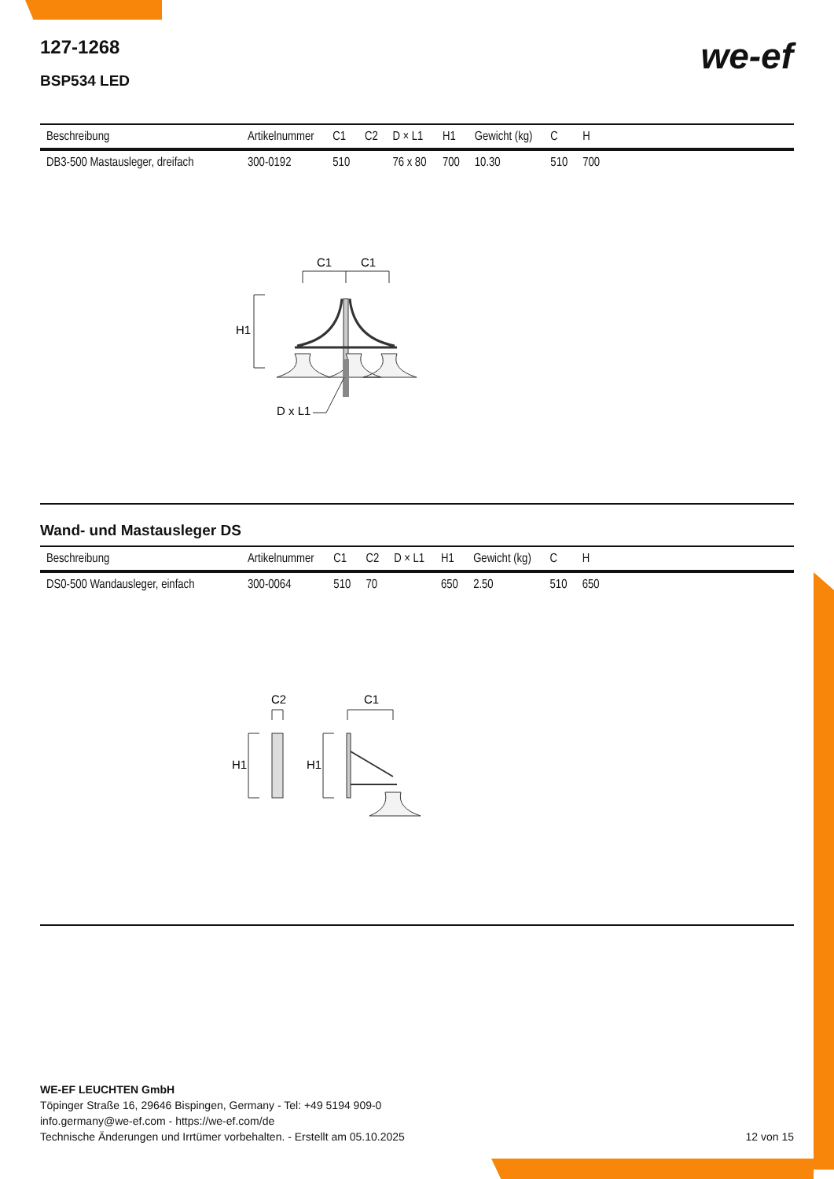127-1268
BSP534 LED
we-ef
| Beschreibung | Artikelnummer | C1 | C2 | D × L1 | H1 | Gewicht (kg) | C | H | |
| --- | --- | --- | --- | --- | --- | --- | --- | --- | --- |
| DB3-500 Mastausleger, dreifach | 300-0192 | 510 | | 76 x 80 | 700 | 10.30 | 510 | 700 | |
C1
C1
H1
D x L1
Wand- und Mastausleger DS
| Beschreibung | Artikelnummer | C1 | C2 | D × L1 | H1 | Gewicht (kg) | C | H | |
| --- | --- | --- | --- | --- | --- | --- | --- | --- | --- |
| DS0-500 Wandausleger, einfach | 300-0064 | 510 | 70 | | 650 | 2.50 | 510 | 650 | |
C2
C1
H1
H1
WE-EF LEUCHTEN GmbH
Töpinger Straße 16, 29646 Bispingen, Germany - Tel: +49 5194 909-0
info.germany@we-ef.com - https://we-ef.com/de
Technische Änderungen und Irrtümer vorbehalten. - Erstellt am 05.10.2025 12 von 15